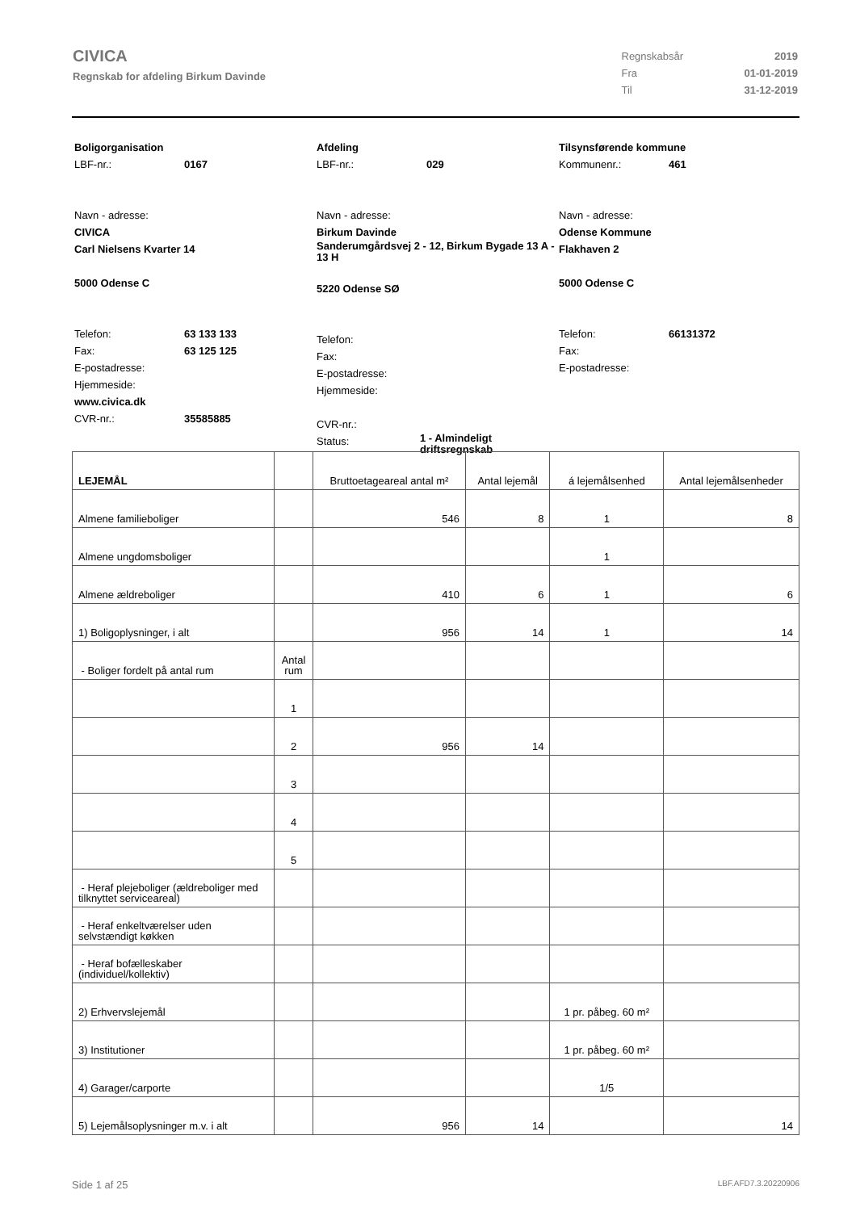CIVICA
Regnskab for afdeling Birkum Davinde
| Regnskabsår | 2019 |
| Fra | 01-01-2019 |
| Til | 31-12-2019 |
Boligorganisation
LBF-nr.: 0167
Navn - adresse:
CIVICA
Carl Nielsens Kvarter 14
5000 Odense C
Telefon: 63 133 133
Fax: 63 125 125
E-postadresse:
Hjemmeside:
www.civica.dk
CVR-nr.: 35585885
Afdeling
LBF-nr.: 029
Navn - adresse:
Birkum Davinde
Sanderumgårdsvej 2 - 12, Birkum Bygade 13 A - 13 H
5220 Odense SØ
Telefon:
Fax:
E-postadresse:
Hjemmeside:
CVR-nr.:
Status: 1 - Almindeligt driftsregnskab
Tilsynsførende kommune
Kommunenr.: 461
Navn - adresse:
Odense Kommune
Flakhaven 2
5000 Odense C
Telefon: 66131372
Fax:
E-postadresse:
| LEJEMÅL | | Bruttoetageareal antal m² | Antal lejemål | á lejemålsenhed | Antal lejemålsenheder |
| --- | --- | --- | --- | --- | --- |
| Almene familieboliger | | 546 | 8 | 1 | 8 |
| Almene ungdomsboliger | | | | 1 | |
| Almene ældreboliger | | 410 | 6 | 1 | 6 |
| 1) Boligoplysninger, i alt | | 956 | 14 | 1 | 14 |
| - Boliger fordelt på antal rum | Antal rum | | | | |
| | 1 | | | | |
| | 2 | 956 | 14 | | |
| | 3 | | | | |
| | 4 | | | | |
| | 5 | | | | |
| - Heraf plejeboliger (ældreboliger med tilknyttet serviceareal) | | | | | |
| - Heraf enkeltværelser uden selvstændigt køkken | | | | | |
| - Heraf bofælleskaber (individuel/kollektiv) | | | | | |
| 2) Erhvervslejemål | | | | 1 pr. påbeg. 60 m² | |
| 3) Institutioner | | | | 1 pr. påbeg. 60 m² | |
| 4) Garager/carporte | | | | 1/5 | |
| 5) Lejemålsoplysninger m.v. i alt | | 956 | 14 | | 14 |
Side 1 af 25 LBF.AFD7.3.20220906